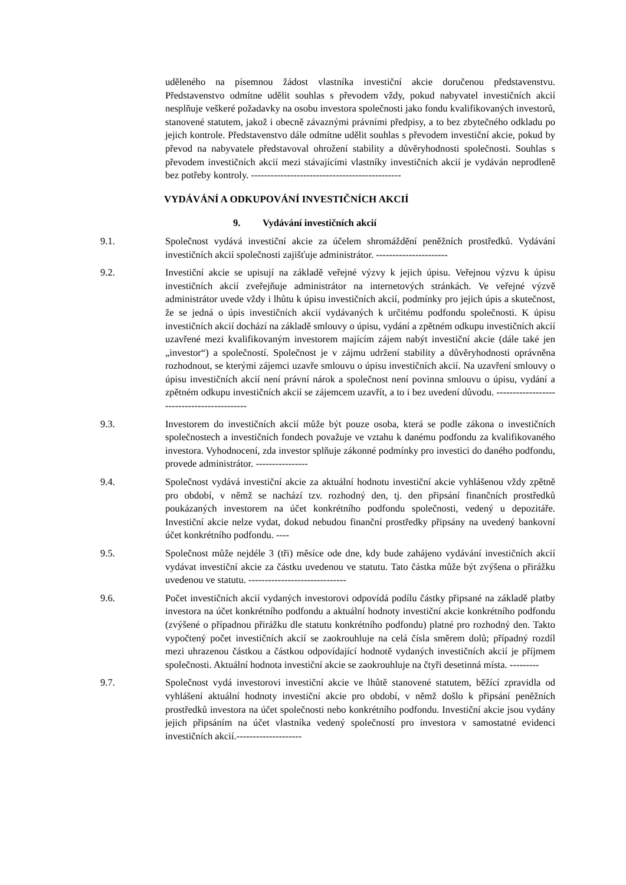uděleného na písemnou žádost vlastníka investiční akcie doručenou představenstvu. Představenstvo odmítne udělit souhlas s převodem vždy, pokud nabyvatel investičních akcií nesplňuje veškeré požadavky na osobu investora společnosti jako fondu kvalifikovaných investorů, stanovené statutem, jakož i obecně závaznými právními předpisy, a to bez zbytečného odkladu po jejich kontrole. Představenstvo dále odmítne udělit souhlas s převodem investiční akcie, pokud by převod na nabyvatele představoval ohrožení stability a důvěryhodnosti společnosti. Souhlas s převodem investičních akcií mezi stávajícími vlastníky investičních akcií je vydáván neprodleně bez potřeby kontroly. ----------------------------------------------
VYDÁVÁNÍ A ODKUPOVÁNÍ INVESTIČNÍCH AKCIÍ
9. Vydávání investičních akcií
9.1. Společnost vydává investiční akcie za účelem shromáždění peněžních prostředků. Vydávání investičních akcií společnosti zajišťuje administrátor. ----------------------
9.2. Investiční akcie se upisují na základě veřejné výzvy k jejich úpisu. Veřejnou výzvu k úpisu investičních akcií zveřejňuje administrátor na internetových stránkách. Ve veřejné výzvě administrátor uvede vždy i lhůtu k úpisu investičních akcií, podmínky pro jejich úpis a skutečnost, že se jedná o úpis investičních akcií vydávaných k určitému podfondu společnosti. K úpisu investičních akcií dochází na základě smlouvy o úpisu, vydání a zpětném odkupu investičních akcií uzavřené mezi kvalifikovaným investorem majícím zájem nabýt investiční akcie (dále také jen „investor“) a společností. Společnost je v zájmu udržení stability a důvěryhodnosti oprávněna rozhodnout, se kterými zájemci uzavře smlouvu o úpisu investičních akcií. Na uzavření smlouvy o úpisu investičních akcií není právní nárok a společnost není povinna smlouvu o úpisu, vydání a zpětném odkupu investičních akcií se zájemcem uzavřít, a to i bez uvedení důvodu. -------------------------------------------
9.3. Investorem do investičních akcií může být pouze osoba, která se podle zákona o investičních společnostech a investičních fondech považuje ve vztahu k danému podfondu za kvalifikovaného investora. Vyhodnocení, zda investor splňuje zákonné podmínky pro investici do daného podfondu, provede administrátor. ----------------
9.4. Společnost vydává investiční akcie za aktuální hodnotu investiční akcie vyhlášenou vždy zpětně pro období, v němž se nachází tzv. rozhodný den, tj. den připsání finančních prostředků poukázaných investorem na účet konkrétního podfondu společnosti, vedený u depozitáře. Investiční akcie nelze vydat, dokud nebudou finanční prostředky připsány na uvedený bankovní účet konkrétního podfondu. ----
9.5. Společnost může nejdéle 3 (tři) měsíce ode dne, kdy bude zahájeno vydávání investičních akcií vydávat investiční akcie za částku uvedenou ve statutu. Tato částka může být zvýšena o přirážku uvedenou ve statutu. ------------------------------
9.6. Počet investičních akcií vydaných investorovi odpovídá podílu částky připsané na základě platby investora na účet konkrétního podfondu a aktuální hodnoty investiční akcie konkrétního podfondu (zvýšené o případnou přirážku dle statutu konkrétního podfondu) platné pro rozhodný den. Takto vypočtený počet investičních akcií se zaokrouhluje na celá čísla směrem dolů; případný rozdíl mezi uhrazenou částkou a částkou odpovídající hodnotě vydaných investičních akcií je příjmem společnosti. Aktuální hodnota investiční akcie se zaokrouhluje na čtyři desetinná místa. ---------
9.7. Společnost vydá investorovi investiční akcie ve lhůtě stanovené statutem, běžící zpravidla od vyhlášení aktuální hodnoty investiční akcie pro období, v němž došlo k připsání peněžních prostředků investora na účet společnosti nebo konkrétního podfondu. Investiční akcie jsou vydány jejich připsáním na účet vlastníka vedený společností pro investora v samostatné evidenci investičních akcií.--------------------